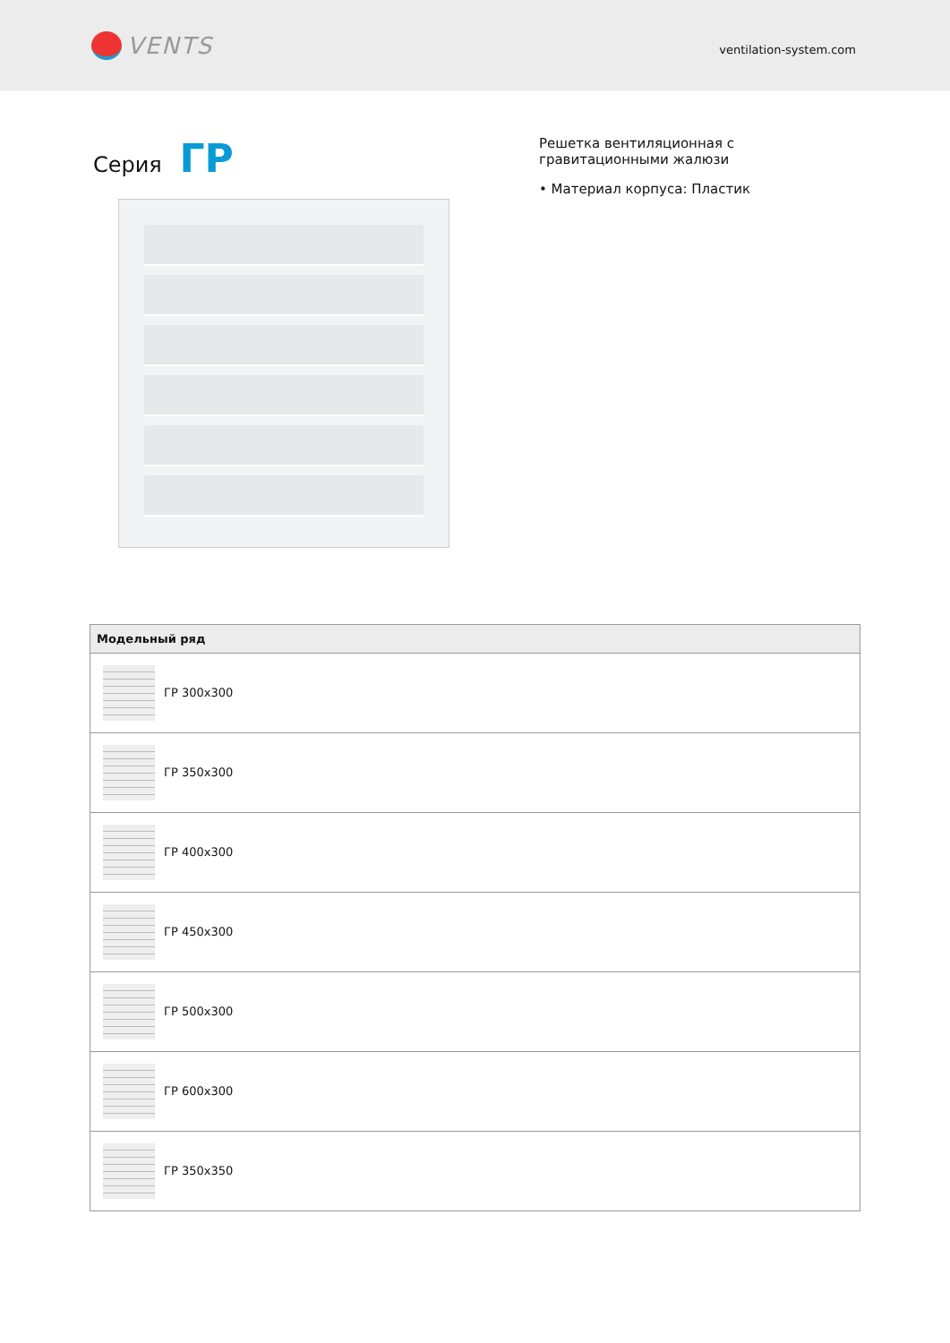VENTS
ventilation-system.com
Серия ГР
Решетка вентиляционная с гравитационными жалюзи
• Материал корпуса: Пластик
| Модельный ряд |
| --- |
| ГР 300x300 |
| ГР 350x300 |
| ГР 400x300 |
| ГР 450x300 |
| ГР 500x300 |
| ГР 600x300 |
| ГР 350x350 |